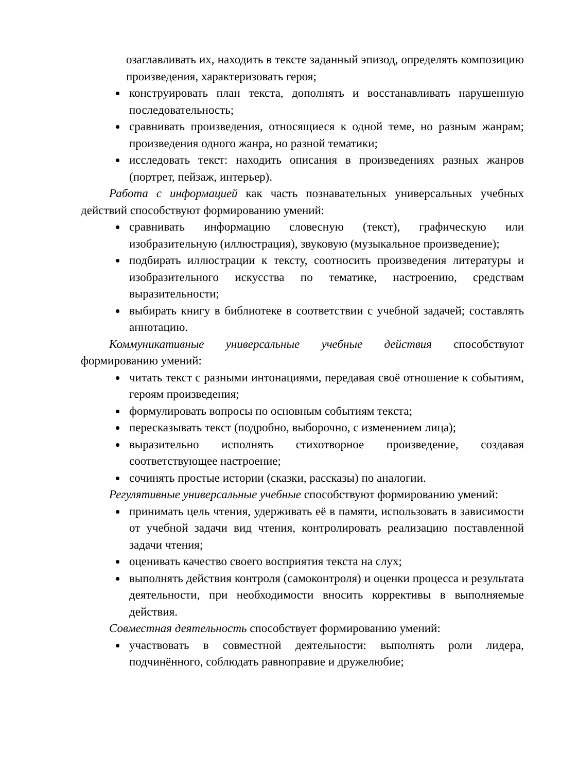озаглавливать их, находить в тексте заданный эпизод, определять композицию произведения, характеризовать героя;
конструировать план текста, дополнять и восстанавливать нарушенную последовательность;
сравнивать произведения, относящиеся к одной теме, но разным жанрам; произведения одного жанра, но разной тематики;
исследовать текст: находить описания в произведениях разных жанров (портрет, пейзаж, интерьер).
Работа с информацией как часть познавательных универсальных учебных действий способствуют формированию умений:
сравнивать информацию словесную (текст), графическую или изобразительную (иллюстрация), звуковую (музыкальное произведение);
подбирать иллюстрации к тексту, соотносить произведения литературы и изобразительного искусства по тематике, настроению, средствам выразительности;
выбирать книгу в библиотеке в соответствии с учебной задачей; составлять аннотацию.
Коммуникативные универсальные учебные действия способствуют формированию умений:
читать текст с разными интонациями, передавая своё отношение к событиям, героям произведения;
формулировать вопросы по основным событиям текста;
пересказывать текст (подробно, выборочно, с изменением лица);
выразительно исполнять стихотворное произведение, создавая соответствующее настроение;
сочинять простые истории (сказки, рассказы) по аналогии.
Регулятивные универсальные учебные способствуют формированию умений:
принимать цель чтения, удерживать её в памяти, использовать в зависимости от учебной задачи вид чтения, контролировать реализацию поставленной задачи чтения;
оценивать качество своего восприятия текста на слух;
выполнять действия контроля (самоконтроля) и оценки процесса и результата деятельности, при необходимости вносить коррективы в выполняемые действия.
Совместная деятельность способствует формированию умений:
участвовать в совместной деятельности: выполнять роли лидера, подчинённого, соблюдать равноправие и дружелюбие;